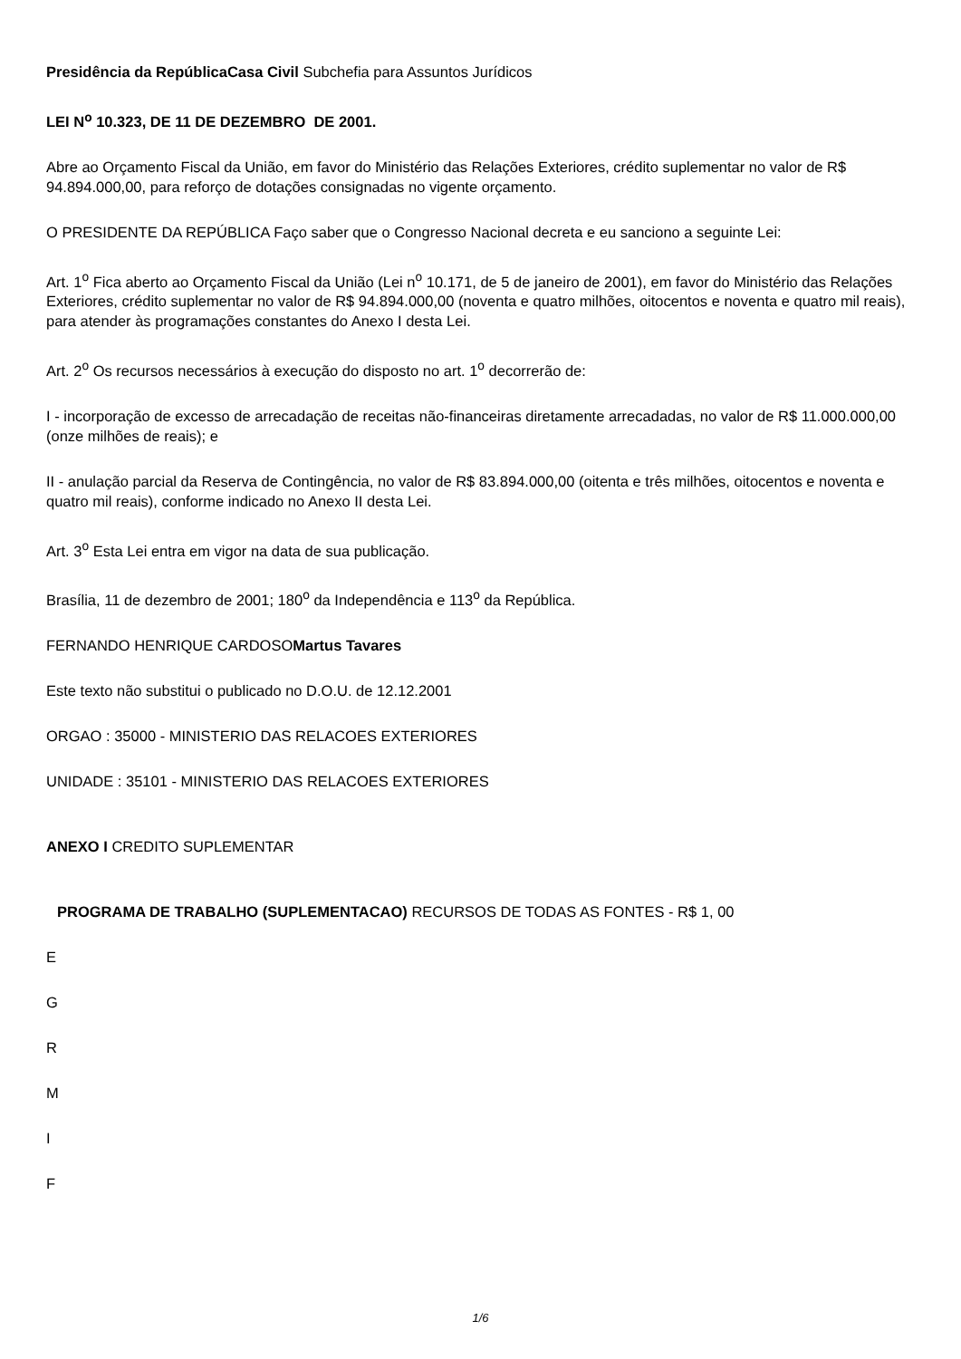Presidência da RepúblicaCasa Civil Subchefia para Assuntos Jurídicos
LEI N<sup>o</sup> 10.323, DE 11 DE DEZEMBRO DE 2001.
Abre ao Orçamento Fiscal da União, em favor do Ministério das Relações Exteriores, crédito suplementar no valor de R$ 94.894.000,00, para reforço de dotações consignadas no vigente orçamento.
O PRESIDENTE DA REPÚBLICA Faço saber que o Congresso Nacional decreta e eu sanciono a seguinte Lei:
Art. 1<sup>o</sup> Fica aberto ao Orçamento Fiscal da União (Lei n<sup>o</sup> 10.171, de 5 de janeiro de 2001), em favor do Ministério das Relações Exteriores, crédito suplementar no valor de R$ 94.894.000,00 (noventa e quatro milhões, oitocentos e noventa e quatro mil reais), para atender às programações constantes do Anexo I desta Lei.
Art. 2<sup>o</sup> Os recursos necessários à execução do disposto no art. 1<sup>o</sup> decorrerão de:
I - incorporação de excesso de arrecadação de receitas não-financeiras diretamente arrecadadas, no valor de R$ 11.000.000,00 (onze milhões de reais); e
II - anulação parcial da Reserva de Contingência, no valor de R$ 83.894.000,00 (oitenta e três milhões, oitocentos e noventa e quatro mil reais), conforme indicado no Anexo II desta Lei.
Art. 3<sup>o</sup> Esta Lei entra em vigor na data de sua publicação.
Brasília, 11 de dezembro de 2001; 180<sup>o</sup> da Independência e 113<sup>o</sup> da República.
FERNANDO HENRIQUE CARDOSOMartus Tavares
Este texto não substitui o publicado no D.O.U. de 12.12.2001
ORGAO : 35000 - MINISTERIO DAS RELACOES EXTERIORES
UNIDADE : 35101 - MINISTERIO DAS RELACOES EXTERIORES
ANEXO I CREDITO SUPLEMENTAR
PROGRAMA DE TRABALHO (SUPLEMENTACAO) RECURSOS DE TODAS AS FONTES - R$ 1, 00
E
G
R
M
I
F
1/6